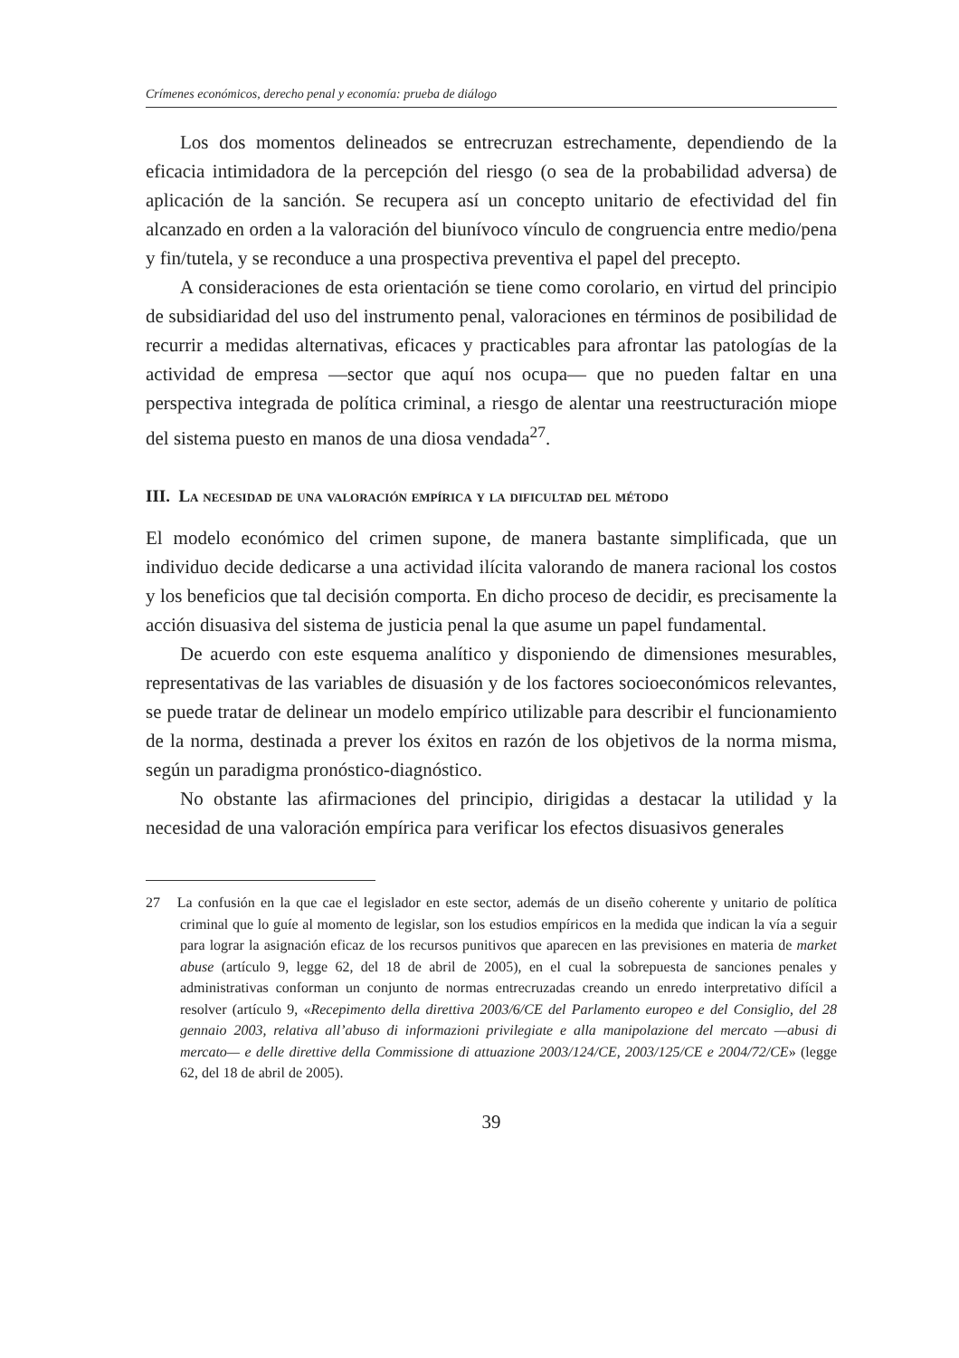Crímenes económicos, derecho penal y economía: prueba de diálogo
Los dos momentos delineados se entrecruzan estrechamente, dependiendo de la eficacia intimidadora de la percepción del riesgo (o sea de la probabilidad adversa) de aplicación de la sanción. Se recupera así un concepto unitario de efectividad del fin alcanzado en orden a la valoración del biunívoco vínculo de congruencia entre medio/pena y fin/tutela, y se reconduce a una prospectiva preventiva el papel del precepto.
A consideraciones de esta orientación se tiene como corolario, en virtud del principio de subsidiaridad del uso del instrumento penal, valoraciones en términos de posibilidad de recurrir a medidas alternativas, eficaces y practicables para afrontar las patologías de la actividad de empresa —sector que aquí nos ocupa— que no pueden faltar en una perspectiva integrada de política criminal, a riesgo de alentar una reestructuración miope del sistema puesto en manos de una diosa vendada<sup>27</sup>.
III. La necesidad de una valoración empírica y la dificultad del método
El modelo económico del crimen supone, de manera bastante simplificada, que un individuo decide dedicarse a una actividad ilícita valorando de manera racional los costos y los beneficios que tal decisión comporta. En dicho proceso de decidir, es precisamente la acción disuasiva del sistema de justicia penal la que asume un papel fundamental.
De acuerdo con este esquema analítico y disponiendo de dimensiones mesurables, representativas de las variables de disuasión y de los factores socioeconómicos relevantes, se puede tratar de delinear un modelo empírico utilizable para describir el funcionamiento de la norma, destinada a prever los éxitos en razón de los objetivos de la norma misma, según un paradigma pronóstico-diagnóstico.
No obstante las afirmaciones del principio, dirigidas a destacar la utilidad y la necesidad de una valoración empírica para verificar los efectos disuasivos generales
27 La confusión en la que cae el legislador en este sector, además de un diseño coherente y unitario de política criminal que lo guíe al momento de legislar, son los estudios empíricos en la medida que indican la vía a seguir para lograr la asignación eficaz de los recursos punitivos que aparecen en las previsiones en materia de market abuse (artículo 9, legge 62, del 18 de abril de 2005), en el cual la sobrepuesta de sanciones penales y administrativas conforman un conjunto de normas entrecruzadas creando un enredo interpretativo difícil a resolver (artículo 9, «Recepimento della direttiva 2003/6/CE del Parlamento europeo e del Consiglio, del 28 gennaio 2003, relativa all’abuso di informazioni privilegiate e alla manipolazione del mercato —abusi di mercato— e delle direttive della Commissione di attuazione 2003/124/CE, 2003/125/CE e 2004/72/CE» (legge 62, del 18 de abril de 2005).
39